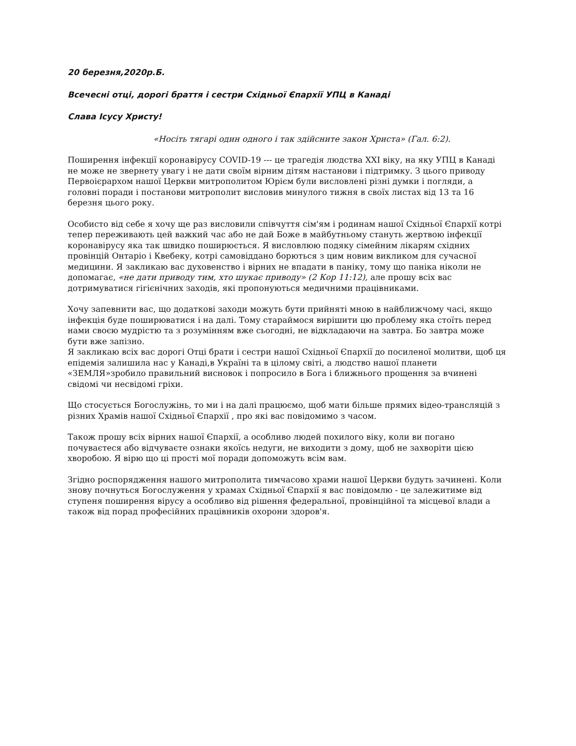20 березня,2020р.Б.
Всечесні отці, дорогі браття і сестри Східньої Єпархії УПЦ в Канаді
Слава Ісусу Христу!
«Носіть тягарі один одного і так здійсните закон Христа» (Гал. 6:2).
Поширення інфекції коронавірусу COVID-19 --- це трагедія людства XXI віку, на яку УПЦ в Канаді не може не звернету увагу і не дати своїм вірним дітям настанови і підтримку. З цього приводу Первоієрархом нашої Церкви митрополитом Юрієм були висловлені різні думки і погляди, а головні поради і постанови митрополит висловив минулого тижня в своїх листах від 13 та 16 березня цього року.
Особисто від себе я хочу ще раз висловили співчуття сім'ям і родинам нашої Східньої Єпархії котрі тепер переживають цей важкий час або не дай Боже в майбутньому стануть жертвою інфекції коронавірусу яка так швидко поширюється. Я висловлюю подяку сімейним лікарям східних провінцій Онтаріо і Квебеку, котрі самовіддано борються з цим новим викликом для сучасної медицини. Я закликаю вас духовенство і вірних не впадати в паніку, тому що паніка ніколи не допомагає, «не дати приводу тим, хто шукає приводу» (2 Кор 11:12), але прошу всіх вас дотримуватися гігієнічних заходів, які пропонуються медичними працівниками.
Хочу запевнити вас, що додаткові заходи можуть бути прийняті мною в найближчому часі, якщо інфекція буде поширюватися і на далі. Тому стараймося вирішити цю проблему яка стоїть перед нами своєю мудрістю та з розумінням вже сьогодні, не відкладаючи на завтра. Бо завтра може бути вже запізно.
Я закликаю всіх вас дорогі Отці брати і сестри нашої Східньої Єпархії до посиленої молитви, щоб ця епідемія залишила нас у Канаді,в Україні та в цілому світі, а людство нашої планети «ЗЕМЛЯ»зробило правильний висновок і попросило в Бога і ближнього прощення за вчинені свідомі чи несвідомі гріхи.
Що стосується Богослужінь, то ми і на далі працюємо, щоб мати більше прямих відео-трансляцій з різних Храмів нашої Східньої Єпархії , про які вас повідомимо з часом.
Також прошу всіх вірних нашої Єпархії, а особливо людей похилого віку, коли ви погано почуваєтеся або відчуваєте ознаки якоїсь недуги, не виходити з дому, щоб не захворіти цією хворобою. Я вірю що ці прості мої поради допоможуть всім вам.
Згідно роспорядження нашого митрополита тимчасово храми нашої Церкви будуть зачинені. Коли знову почнуться Богослуження у храмах Східньої Єпархії я вас повідомлю - це залежитиме від ступеня поширення вірусу а особливо від рішення федеральної, провінційної та місцевої влади а також від порад професійних працівників охорони здоров'я.